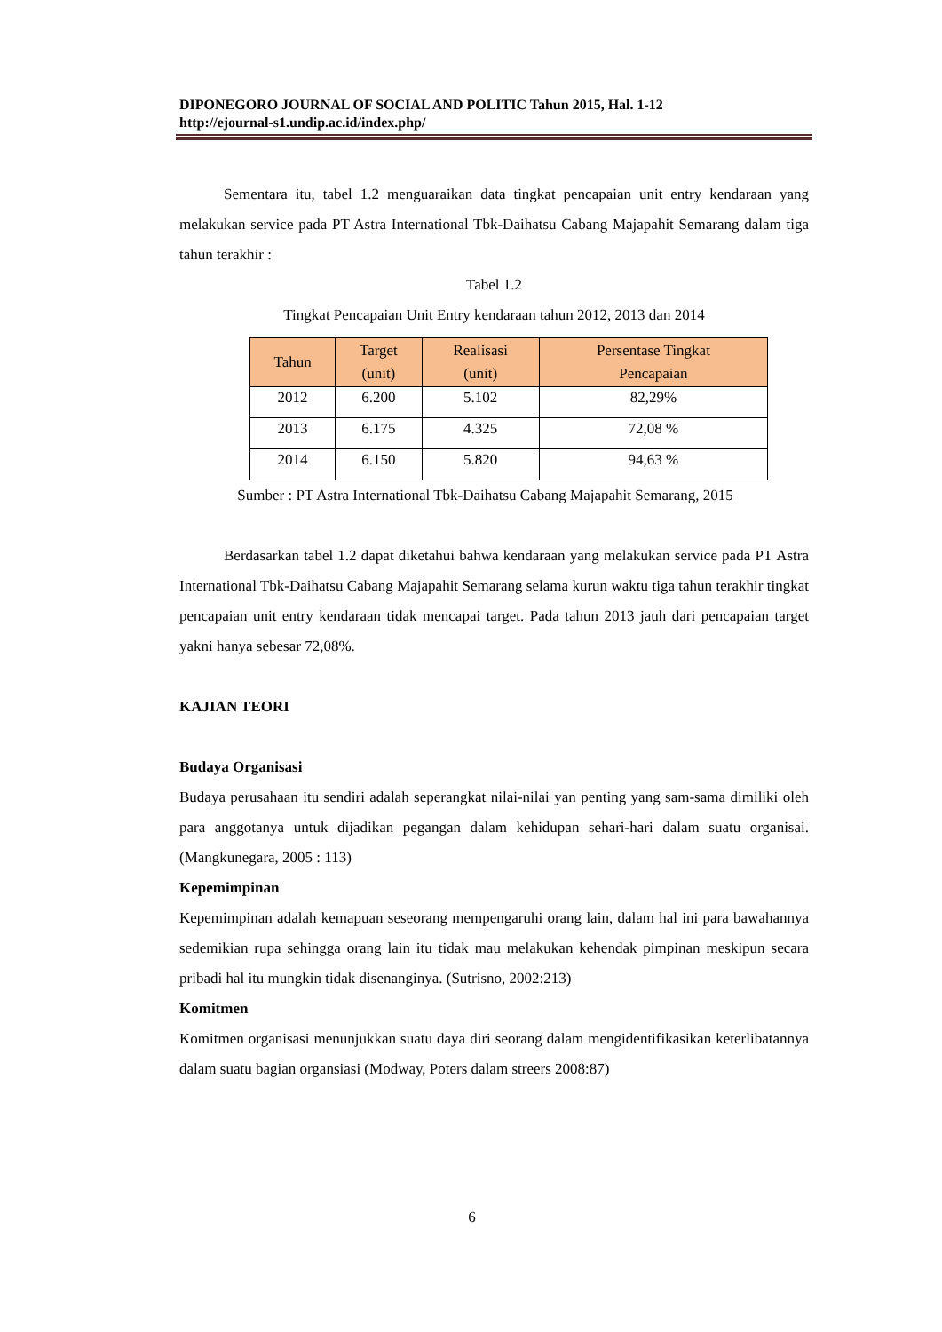DIPONEGORO JOURNAL OF SOCIAL AND POLITIC Tahun 2015, Hal. 1-12
http://ejournal-s1.undip.ac.id/index.php/
Sementara itu, tabel 1.2 menguaraikan data tingkat pencapaian unit entry kendaraan yang melakukan service pada PT Astra International Tbk-Daihatsu Cabang Majapahit Semarang dalam tiga tahun terakhir :
Tabel 1.2
Tingkat Pencapaian Unit Entry kendaraan tahun 2012, 2013 dan 2014
| Tahun | Target (unit) | Realisasi (unit) | Persentase Tingkat Pencapaian |
| --- | --- | --- | --- |
| 2012 | 6.200 | 5.102 | 82,29% |
| 2013 | 6.175 | 4.325 | 72,08 % |
| 2014 | 6.150 | 5.820 | 94,63 % |
Sumber : PT Astra International Tbk-Daihatsu Cabang Majapahit Semarang, 2015
Berdasarkan tabel 1.2 dapat diketahui bahwa kendaraan yang melakukan service pada PT Astra International Tbk-Daihatsu Cabang Majapahit Semarang selama kurun waktu tiga tahun terakhir tingkat pencapaian unit entry kendaraan tidak mencapai target. Pada tahun 2013 jauh dari pencapaian target yakni hanya sebesar 72,08%.
KAJIAN TEORI
Budaya Organisasi
Budaya perusahaan itu sendiri adalah seperangkat nilai-nilai yan penting yang sam-sama dimiliki oleh para anggotanya untuk dijadikan pegangan dalam kehidupan sehari-hari dalam suatu organisai. (Mangkunegara, 2005 : 113)
Kepemimpinan
Kepemimpinan adalah kemapuan seseorang mempengaruhi orang lain, dalam hal ini para bawahannya sedemikian rupa sehingga orang lain itu tidak mau melakukan kehendak pimpinan meskipun secara pribadi hal itu mungkin tidak disenanginya. (Sutrisno, 2002:213)
Komitmen
Komitmen organisasi menunjukkan suatu daya diri seorang dalam mengidentifikasikan keterlibatannya dalam suatu bagian organsiasi (Modway, Poters dalam streers 2008:87)
6